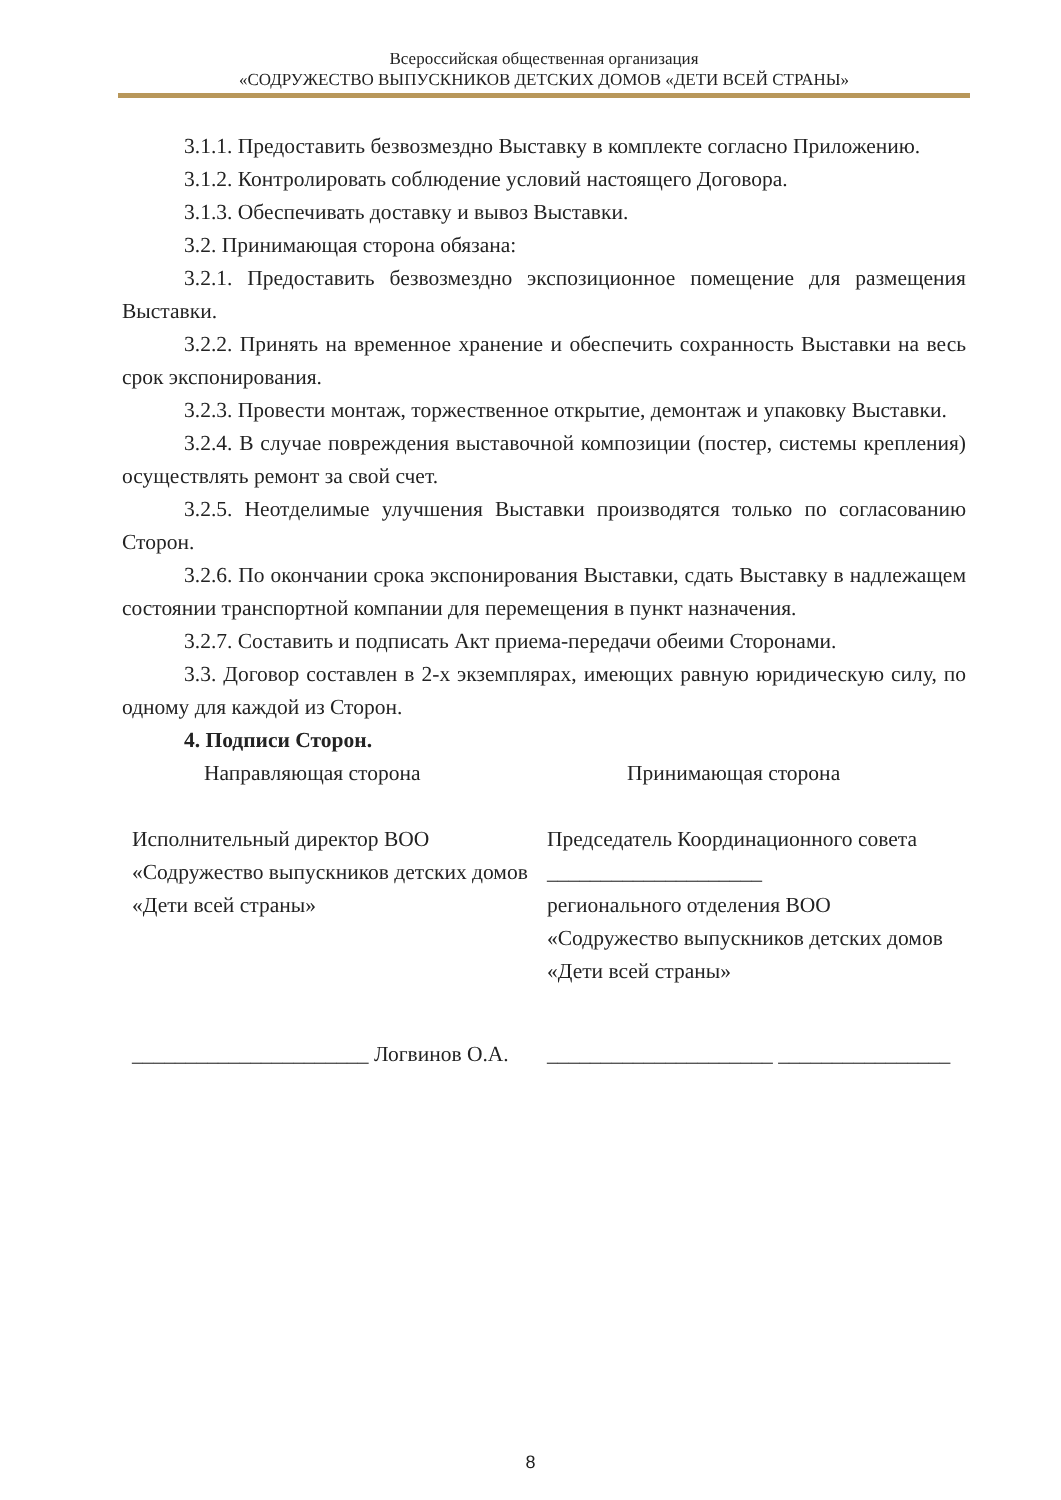Всероссийская общественная организация
«СОДРУЖЕСТВО ВЫПУСКНИКОВ ДЕТСКИХ ДОМОВ «ДЕТИ ВСЕЙ СТРАНЫ»
3.1.1. Предоставить безвозмездно Выставку в комплекте согласно Приложению.
3.1.2. Контролировать соблюдение условий настоящего Договора.
3.1.3. Обеспечивать доставку и вывоз Выставки.
3.2. Принимающая сторона обязана:
3.2.1. Предоставить безвозмездно экспозиционное помещение для размещения Выставки.
3.2.2. Принять на временное хранение и обеспечить сохранность Выставки на весь срок экспонирования.
3.2.3. Провести монтаж, торжественное открытие, демонтаж и упаковку Выставки.
3.2.4. В случае повреждения выставочной композиции (постер, системы крепления) осуществлять ремонт за свой счет.
3.2.5. Неотделимые улучшения Выставки производятся только по согласованию Сторон.
3.2.6. По окончании срока экспонирования Выставки, сдать Выставку в надлежащем состоянии транспортной компании для перемещения в пункт назначения.
3.2.7. Составить и подписать Акт приема-передачи обеими Сторонами.
3.3. Договор составлен в 2-х экземплярах, имеющих равную юридическую силу, по одному для каждой из Сторон.
4. Подписи Сторон.
Направляющая сторона Принимающая сторона
Исполнительный директор ВОО «Содружество выпускников детских домов «Дети всей страны»
Председатель Координационного совета ____________________
регионального отделения ВОО «Содружество выпускников детских домов «Дети всей страны»
______________________ Логвинов О.А.
_____________________ ________________
8